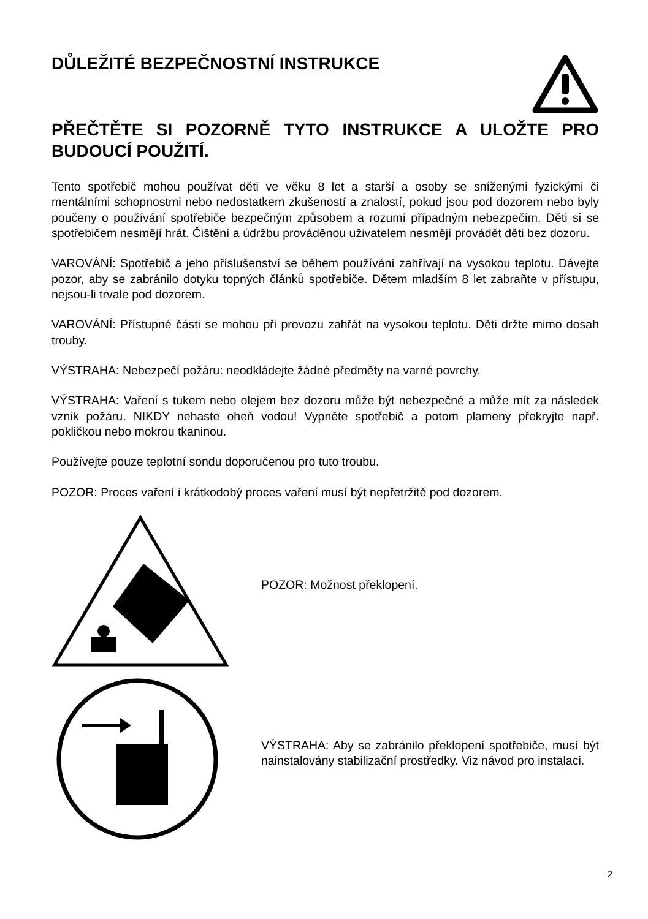DŮLEŽITÉ BEZPEČNOSTNÍ INSTRUKCE
PŘEČTĚTE SI POZORNĚ TYTO INSTRUKCE A ULOŽTE PRO BUDOUCÍ POUŽITÍ.
Tento spotřebič mohou používat děti ve věku 8 let a starší a osoby se sníženými fyzickými či mentálními schopnostmi nebo nedostatkem zkušeností a znalostí, pokud jsou pod dozorem nebo byly poučeny o používání spotřebiče bezpečným způsobem a rozumí případným nebezpečím. Děti si se spotřebičem nesmějí hrát. Čištění a údržbu prováděnou uživatelem nesmějí provádět děti bez dozoru.
VAROVÁNÍ: Spotřebič a jeho příslušenství se během používání zahřívají na vysokou teplotu. Dávejte pozor, aby se zabránilo dotyku topných článků spotřebiče. Dětem mladším 8 let zabraňte v přístupu, nejsou-li trvale pod dozorem.
VAROVÁNÍ: Přístupné části se mohou při provozu zahřát na vysokou teplotu. Děti držte mimo dosah trouby.
VÝSTRAHA: Nebezpečí požáru: neodkládejte žádné předměty na varné povrchy.
VÝSTRAHA: Vaření s tukem nebo olejem bez dozoru může být nebezpečné a může mít za následek vznik požáru. NIKDY nehaste oheň vodou! Vypněte spotřebič a potom plameny překryjte např. pokličkou nebo mokrou tkaninou.
Používejte pouze teplotní sondu doporučenou pro tuto troubu.
POZOR: Proces vaření i krátkodobý proces vaření musí být nepřetržitě pod dozorem.
POZOR: Možnost překlopení.
VÝSTRAHA: Aby se zabránilo překlopení spotřebiče, musí být nainstalovány stabilizační prostředky. Viz návod pro instalaci.
2